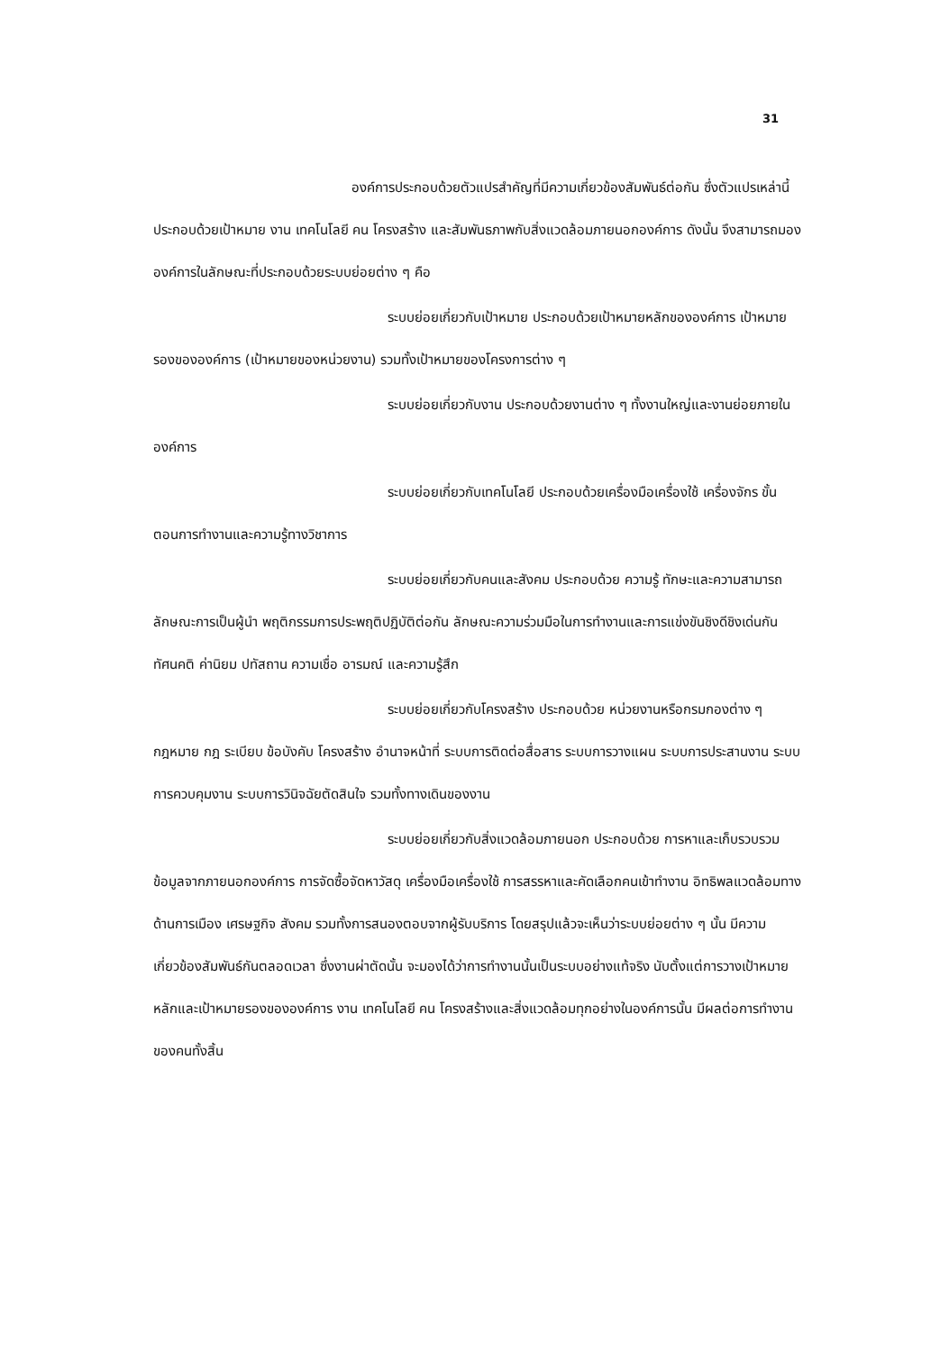31
องค์การประกอบด้วยตัวแปรสำคัญที่มีความเกี่ยวข้องสัมพันธ์ต่อกัน ซึ่งตัวแปรเหล่านี้ประกอบด้วยเป้าหมาย งาน เทคโนโลยี คน โครงสร้าง และสัมพันธภาพกับสิ่งแวดล้อมภายนอกองค์การ ดังนั้น จึงสามารถมององค์การในลักษณะที่ประกอบด้วยระบบย่อยต่าง ๆ คือ
ระบบย่อยเกี่ยวกับเป้าหมาย ประกอบด้วยเป้าหมายหลักขององค์การ เป้าหมายรองขององค์การ (เป้าหมายของหน่วยงาน) รวมทั้งเป้าหมายของโครงการต่าง ๆ
ระบบย่อยเกี่ยวกับงาน ประกอบด้วยงานต่าง ๆ ทั้งงานใหญ่และงานย่อยภายในองค์การ
ระบบย่อยเกี่ยวกับเทคโนโลยี ประกอบด้วยเครื่องมือเครื่องใช้ เครื่องจักร ขั้นตอนการทำงานและความรู้ทางวิชาการ
ระบบย่อยเกี่ยวกับคนและสังคม ประกอบด้วย ความรู้ ทักษะและความสามารถ ลักษณะการเป็นผู้นำ พฤติกรรมการประพฤติปฏิบัติต่อกัน ลักษณะความร่วมมือในการทำงานและการแข่งขันชิงดีชิงเด่นกัน ทัศนคติ ค่านิยม ปทัสถาน ความเชื่อ อารมณ์ และความรู้สึก
ระบบย่อยเกี่ยวกับโครงสร้าง ประกอบด้วย หน่วยงานหรือกรมกองต่าง ๆ กฎหมาย กฎ ระเบียบ ข้อบังคับ โครงสร้าง อำนาจหน้าที่ ระบบการติดต่อสื่อสาร ระบบการวางแผน ระบบการประสานงาน ระบบการควบคุมงาน ระบบการวินิจฉัยตัดสินใจ รวมทั้งทางเดินของงาน
ระบบย่อยเกี่ยวกับสิ่งแวดล้อมภายนอก ประกอบด้วย การหาและเก็บรวบรวมข้อมูลจากภายนอกองค์การ การจัดซื้อจัดหาวัสดุ เครื่องมือเครื่องใช้ การสรรหาและคัดเลือกคนเข้าทำงาน อิทธิพลแวดล้อมทางด้านการเมือง เศรษฐกิจ สังคม รวมทั้งการสนองตอบจากผู้รับบริการ โดยสรุปแล้วจะเห็นว่าระบบย่อยต่าง ๆ นั้น มีความเกี่ยวข้องสัมพันธ์กันตลอดเวลา ซึ่งงานผ่าตัดนั้น จะมองได้ว่าการทำงานนั้นเป็นระบบอย่างแท้จริง นับตั้งแต่การวางเป้าหมายหลักและเป้าหมายรองขององค์การ งาน เทคโนโลยี คน โครงสร้างและสิ่งแวดล้อมทุกอย่างในองค์การนั้น มีผลต่อการทำงานของคนทั้งสิ้น